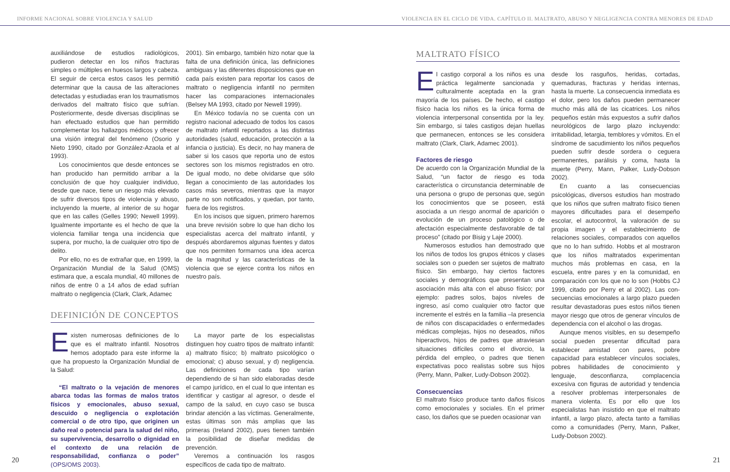INFORME NACIONAL SOBRE VIOLENCIA Y SALUD VIOLENCIA EN EL CICLO DE VIDA. CAPÍTULO II. MALTRATO, ABUSO Y NEGLIGENCIA CONTRA MENORES DE EDAD
auxiliándose de estudios radiológicos, pudieron detectar en los niños fracturas simples o múltiples en huesos largos y cabeza. El seguir de cerca estos casos les permitió determinar que la causa de las alteraciones detectadas y estudiadas eran los traumatismos derivados del maltrato físico que sufrían. Posteriormente, desde diversas disciplinas se han efectuado estudios que han permitido complementar los hallazgos médicos y ofrecer una visión integral del fenómeno (Osorio y Nieto 1990, citado por González-Azaola et al 1993).
Los conocimientos que desde entonces se han producido han permitido arribar a la conclusión de que hoy cualquier individuo, desde que nace, tiene un riesgo más elevado de sufrir diversos tipos de violencia y abuso, incluyendo la muerte, al interior de su hogar que en las calles (Gelles 1990; Newell 1999). Igualmente importante es el hecho de que la violencia familiar tenga una incidencia que supera, por mucho, la de cualquier otro tipo de delito.
Por ello, no es de extrañar que, en 1999, la Organización Mundial de la Salud (OMS) estimara que, a escala mundial, 40 millones de niños de entre 0 a 14 años de edad sufrían maltrato o negligencia (Clark, Clark, Adamec
2001). Sin embargo, también hizo notar que la falta de una definición única, las definiciones ambiguas y las diferentes disposiciones que en cada país existen para reportar los casos de maltrato o negligencia infantil no permiten hacer las comparaciones internacionales (Belsey MA 1993, citado por Newell 1999).
En México todavía no se cuenta con un registro nacional adecuado de todos los casos de maltrato infantil reportados a las distintas autoridades (salud, educación, protección a la infancia o justicia). Es decir, no hay manera de saber si los casos que reporta uno de estos sectores son los mismos registrados en otro. De igual modo, no debe olvidarse que sólo llegan a conocimiento de las autoridades los casos más severos, mientras que la mayor parte no son notificados, y quedan, por tanto, fuera de los registros.
En los incisos que siguen, primero haremos una breve revisión sobre lo que han dicho los especialistas acerca del maltrato infantil, y después abordaremos algunas fuentes y datos que nos permiten formarnos una idea acerca de la magnitud y las características de la violencia que se ejerce contra los niños en nuestro país.
DEFINICIÓN DE CONCEPTOS
Existen numerosas definiciones de lo que es el maltrato infantil. Nosotros hemos adoptado para este informe la que ha propuesto la Organización Mundial de la Salud:
“El maltrato o la vejación de menores abarca todas las formas de malos tratos físicos y emocionales, abuso sexual, descuido o negligencia o explotación comercial o de otro tipo, que originen un daño real o potencial para la salud del niño, su supervivencia, desarrollo o dignidad en el contexto de una relación de responsabilidad, confianza o poder” (OPS/OMS 2003).
La mayor parte de los especialistas distinguen hoy cuatro tipos de maltrato infantil: a) maltrato físico; b) maltrato psicológico o emocional; c) abuso sexual, y d) negligencia. Las definiciones de cada tipo varían dependiendo de si han sido elaboradas desde el campo jurídico, en el cual lo que intentan es identificar y castigar al agresor, o desde el campo de la salud, en cuyo caso se busca brindar atención a las víctimas. Generalmente, estas últimas son más amplias que las primeras (Ireland 2002), pues tienen también la posibilidad de diseñar medidas de prevención.
Veremos a continuación los rasgos específicos de cada tipo de maltrato.
20
MALTRATO FÍSICO
El castigo corporal a los niños es una práctica legalmente sancionada y culturalmente aceptada en la gran mayoría de los países. De hecho, el castigo físico hacia los niños es la única forma de violencia interpersonal consentida por la ley. Sin embargo, si tales castigos dejan huellas que permanecen, entonces se les considera maltrato (Clark, Clark, Adamec 2001).
Factores de riesgo
De acuerdo con la Organización Mundial de la Salud, “un factor de riesgo es toda característica o circunstancia determinable de una persona o grupo de personas que, según los conocimientos que se poseen, está asociada a un riesgo anormal de aparición o evolución de un proceso patológico o de afectación especialmente desfavorable de tal proceso” (citado por Bisig y Laje 2000).
Numerosos estudios han demostrado que los niños de todos los grupos étnicos y clases sociales son o pueden ser sujetos de maltrato físico. Sin embargo, hay ciertos factores sociales y demográficos que presentan una asociación más alta con el abuso físico; por ejemplo: padres solos, bajos niveles de ingreso, así como cualquier otro factor que incremente el estrés en la familia –la presencia de niños con discapacidades o enfermedades médicas complejas, hijos no deseados, niños hiperactivos, hijos de padres que atraviesan situaciones difíciles como el divorcio, la pérdida del empleo, o padres que tienen expectativas poco realistas sobre sus hijos (Perry, Mann, Palker, Ludy-Dobson 2002).
Consecuencias
El maltrato físico produce tanto daños físicos como emocionales y sociales. En el primer caso, los daños que se pueden ocasionar van
desde los rasguños, heridas, cortadas, quemaduras, fracturas y heridas internas, hasta la muerte. La consecuencia inmediata es el dolor, pero los daños pueden permanecer mucho más allá de las cicatrices. Los niños pequeños están más expuestos a sufrir daños neurológicos de largo plazo incluyendo: irritabilidad, letargia, temblores y vómitos. En el síndrome de sacudimiento los niños pequeños pueden sufrir desde sordera o ceguera permanentes, parálisis y coma, hasta la muerte (Perry, Mann, Palker, Ludy-Dobson 2002).
En cuanto a las consecuencias psicológicas, diversos estudios han mostrado que los niños que sufren maltrato físico tienen mayores dificultades para el desempeño escolar, el autocontrol, la valoración de su propia imagen y el establecimiento de relaciones sociales, comparados con aquellos que no lo han sufrido. Hobbs et al mostraron que los niños maltratados experimentan muchos más problemas en casa, en la escuela, entre pares y en la comunidad, en comparación con los que no lo son (Hobbs CJ 1999, citado por Perry et al 2002). Las con- secuencias emocionales a largo plazo pueden resultar devastadoras pues estos niños tienen mayor riesgo que otros de generar vínculos de dependencia con el alcohol o las drogas.
Aunque menos visibles, en su desempeño social pueden presentar dificultad para establecer amistad con pares, pobre capacidad para establecer vínculos sociales, pobres habilidades de conocimiento y lenguaje, desconfianza, complacencia excesiva con figuras de autoridad y tendencia a resolver problemas interpersonales de manera violenta. Es por ello que los especialistas han insistido en que el maltrato infantil, a largo plazo, afecta tanto a familias como a comunidades (Perry, Mann, Palker, Ludy-Dobson 2002).
21